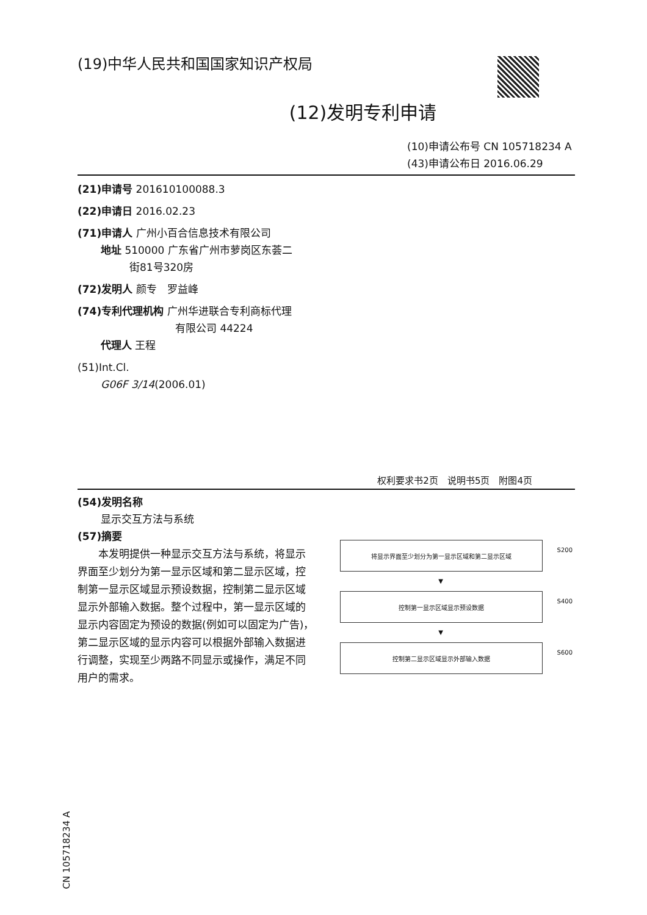(19)中华人民共和国国家知识产权局
(12)发明专利申请
(10)申请公布号 CN 105718234 A
(43)申请公布日 2016.06.29
(21)申请号 201610100088.3
(22)申请日 2016.02.23
(71)申请人 广州小百合信息技术有限公司
地址 510000 广东省广州市萝岗区东荟二
街81号320房
(72)发明人 颜专　罗益峰
(74)专利代理机构 广州华进联合专利商标代理
有限公司 44224
代理人 王程
(51)Int.Cl.
G06F 3/14(2006.01)
权利要求书2页　说明书5页　附图4页
(54)发明名称
显示交互方法与系统
(57)摘要
　　本发明提供一种显示交互方法与系统，将显示界面至少划分为第一显示区域和第二显示区域，控制第一显示区域显示预设数据，控制第二显示区域显示外部输入数据。整个过程中，第一显示区域的显示内容固定为预设的数据(例如可以固定为广告)，第二显示区域的显示内容可以根据外部输入数据进行调整，实现至少两路不同显示或操作，满足不同用户的需求。
将显示界面至少划分为第一显示区域和第二显示区域
S200
▼
控制第一显示区域显示预设数据
S400
▼
控制第二显示区域显示外部输入数据
S600
CN 105718234 A